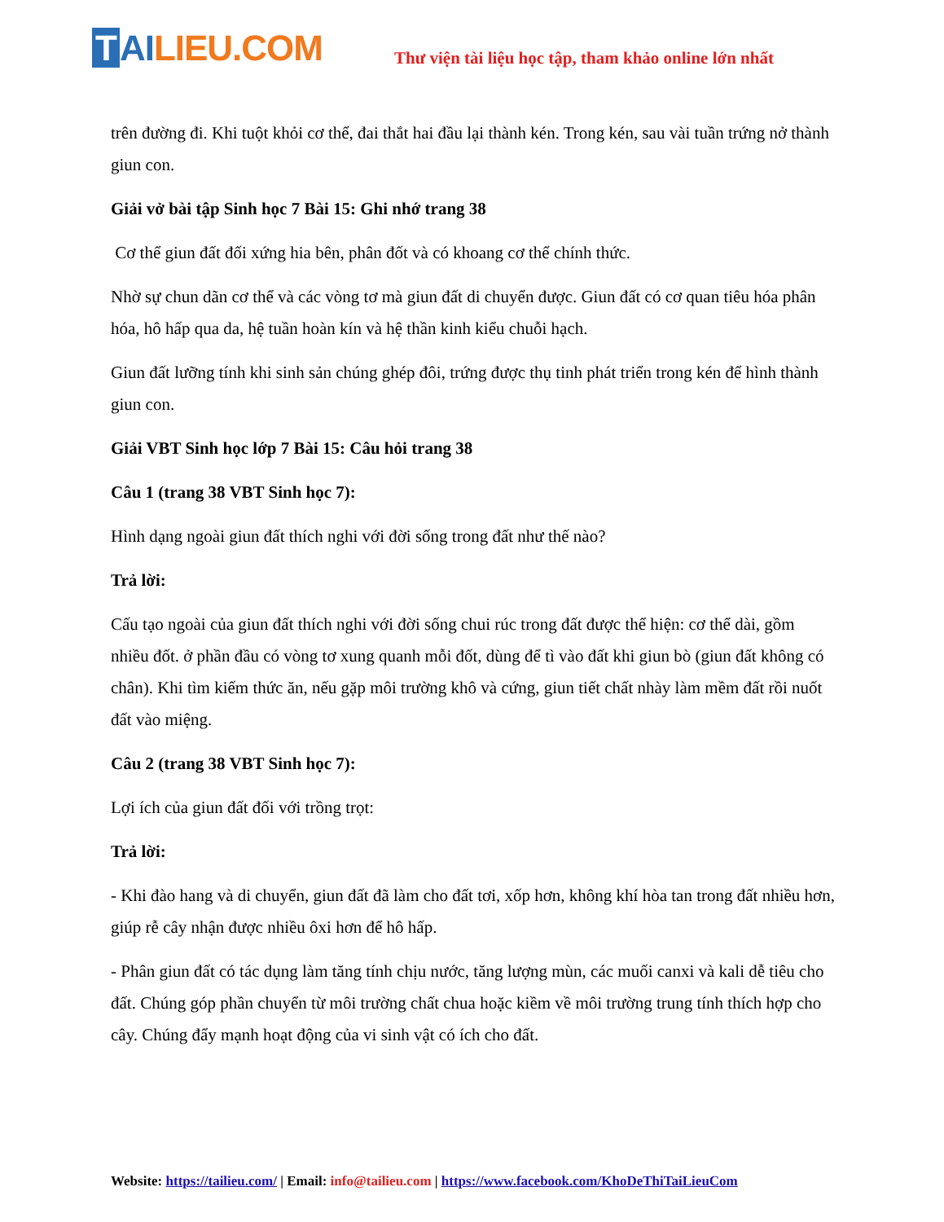T AI LIEU.COM
Thư viện tài liệu học tập, tham khảo online lớn nhất
trên đường đi. Khi tuột khỏi cơ thể, đai thắt hai đầu lại thành kén. Trong kén, sau vài tuần trứng nở thành giun con.
Giải vở bài tập Sinh học 7 Bài 15: Ghi nhớ trang 38
Cơ thể giun đất đối xứng hia bên, phân đốt và có khoang cơ thể chính thức.
Nhờ sự chun dãn cơ thể và các vòng tơ mà giun đất di chuyển được. Giun đất có cơ quan tiêu hóa phân hóa, hô hấp qua da, hệ tuần hoàn kín và hệ thần kinh kiểu chuỗi hạch.
Giun đất lưỡng tính khi sinh sản chúng ghép đôi, trứng được thụ tinh phát triển trong kén để hình thành giun con.
Giải VBT Sinh học lớp 7 Bài 15: Câu hỏi trang 38
Câu 1 (trang 38 VBT Sinh học 7):
Hình dạng ngoài giun đất thích nghi với đời sống trong đất như thế nào?
Trả lời:
Cấu tạo ngoài của giun đất thích nghi với đời sống chui rúc trong đất được thể hiện: cơ thể dài, gồm nhiều đốt. ở phần đầu có vòng tơ xung quanh mỗi đốt, dùng để tì vào đất khi giun bò (giun đất không có chân). Khi tìm kiếm thức ăn, nếu gặp môi trường khô và cứng, giun tiết chất nhày làm mềm đất rồi nuốt đất vào miệng.
Câu 2 (trang 38 VBT Sinh học 7):
Lợi ích của giun đất đối với trồng trọt:
Trả lời:
- Khi đào hang và di chuyển, giun đất đã làm cho đất tơi, xốp hơn, không khí hòa tan trong đất nhiều hơn, giúp rễ cây nhận được nhiều ôxi hơn để hô hấp.
- Phân giun đất có tác dụng làm tăng tính chịu nước, tăng lượng mùn, các muối canxi và kali dễ tiêu cho đất. Chúng góp phần chuyển từ môi trường chất chua hoặc kiềm về môi trường trung tính thích hợp cho cây. Chúng đẩy mạnh hoạt động của vi sinh vật có ích cho đất.
Website: https://tailieu.com/ | Email: info@tailieu.com | https://www.facebook.com/KhoDeThiTaiLieuCom